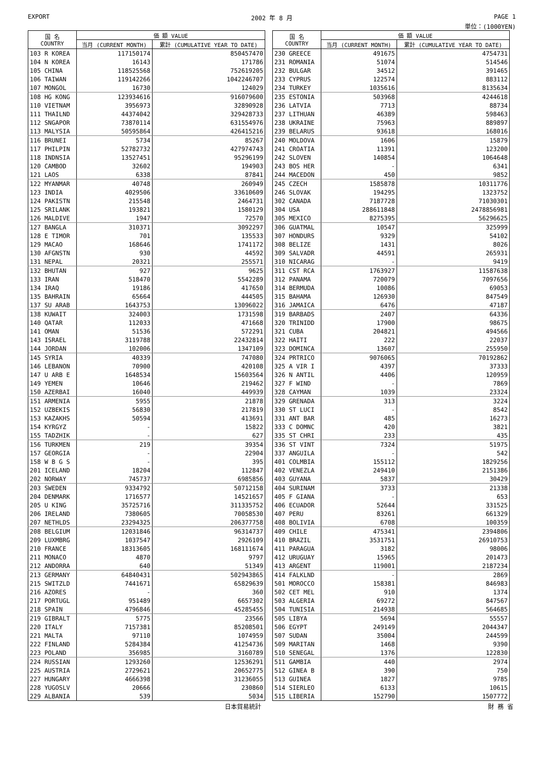EXPORT 2002 年 8 月 PAGE 1
単位：(1000YEN)
| 国 名 COUNTRY | 価 額 VALUE | |
| --- | --- | --- |
| | 当月 (CURRENT MONTH) | 累計 (CUMULATIVE YEAR TO DATE) |
| 103 R KOREA | 117150174 | 850457470 |
| 104 N KOREA | 16143 | 171786 |
| 105 CHINA | 118525568 | 752619205 |
| 106 TAIWAN | 119142266 | 1042246707 |
| 107 MONGOL | 16730 | 124029 |
| 108 HG KONG | 123934616 | 916079600 |
| 110 VIETNAM | 3956973 | 32890928 |
| 111 THAILND | 44374042 | 329428733 |
| 112 SNGAPOR | 73870114 | 631554976 |
| 113 MALYSIA | 50595864 | 426415216 |
| 116 BRUNEI | 5734 | 85267 |
| 117 PHILPIN | 52782732 | 427974743 |
| 118 INDNSIA | 13527451 | 95296199 |
| 120 CAMBOD | 32602 | 194903 |
| 121 LAOS | 6338 | 87841 |
| 122 MYANMAR | 40748 | 260949 |
| 123 INDIA | 4029506 | 33610609 |
| 124 PAKISTN | 215548 | 2464731 |
| 125 SRILANK | 193821 | 1580129 |
| 126 MALDIVE | 1947 | 72570 |
| 127 BANGLA | 310371 | 3092297 |
| 128 E TIMOR | 701 | 135533 |
| 129 MACAO | 168646 | 1741172 |
| 130 AFGNSTN | 930 | 44592 |
| 131 NEPAL | 20321 | 255571 |
| 132 BHUTAN | 927 | 9625 |
| 133 IRAN | 518470 | 5542289 |
| 134 IRAQ | 19186 | 417650 |
| 135 BAHRAIN | 65664 | 444505 |
| 137 SU ARAB | 1643753 | 13096022 |
| 138 KUWAIT | 324003 | 1731598 |
| 140 QATAR | 112033 | 471668 |
| 141 OMAN | 51536 | 572291 |
| 143 ISRAEL | 3119788 | 22432814 |
| 144 JORDAN | 102006 | 1347109 |
| 145 SYRIA | 40339 | 747080 |
| 146 LEBANON | 70900 | 420108 |
| 147 U ARB E | 1648534 | 15603564 |
| 149 YEMEN | 10646 | 219462 |
| 150 AZERBAI | 16040 | 449939 |
| 151 ARMENIA | 5955 | 21878 |
| 152 UZBEKIS | 56830 | 217819 |
| 153 KAZAKHS | 50594 | 413691 |
| 154 KYRGYZ | - | 15822 |
| 155 TADZHIK | - | 627 |
| 156 TURKMEN | 219 | 39354 |
| 157 GEORGIA | - | 22904 |
| 158 W B G S | - | 395 |
| 201 ICELAND | 18204 | 112847 |
| 202 NORWAY | 745737 | 6985856 |
| 203 SWEDEN | 9334792 | 50712158 |
| 204 DENMARK | 1716577 | 14521657 |
| 205 U KING | 35725716 | 311335752 |
| 206 IRELAND | 7380605 | 70058530 |
| 207 NETHLDS | 23294325 | 206377758 |
| 208 BELGIUM | 12031846 | 96314737 |
| 209 LUXMBRG | 1037547 | 2926109 |
| 210 FRANCE | 18313605 | 168111674 |
| 211 MONACO | 4870 | 9797 |
| 212 ANDORRA | 640 | 51349 |
| 213 GERMANY | 64840431 | 502943865 |
| 215 SWITZLD | 7441671 | 65829639 |
| 216 AZORES | - | 360 |
| 217 PORTUGL | 951489 | 6657302 |
| 218 SPAIN | 4796846 | 45285455 |
| 219 GIBRALT | 5775 | 23566 |
| 220 ITALY | 7157381 | 85208501 |
| 221 MALTA | 97110 | 1074959 |
| 222 FINLAND | 5284384 | 41254736 |
| 223 POLAND | 356985 | 3160789 |
| 224 RUSSIAN | 1293260 | 12536291 |
| 225 AUSTRIA | 2729621 | 20652775 |
| 227 HUNGARY | 4666398 | 31236055 |
| 228 YUGOSLV | 20666 | 230860 |
| 229 ALBANIA | 539 | 5034 |
| 国 名 COUNTRY | 価 額 VALUE | |
| --- | --- | --- |
| | 当月 (CURRENT MONTH) | 累計 (CUMULATIVE YEAR TO DATE) |
| 230 GREECE | 491675 | 4754731 |
| 231 ROMANIA | 51074 | 514546 |
| 232 BULGAR | 34512 | 391465 |
| 233 CYPRUS | 122574 | 883112 |
| 234 TURKEY | 1035616 | 8135634 |
| 235 ESTONIA | 503968 | 4244618 |
| 236 LATVIA | 7713 | 88734 |
| 237 LITHUAN | 46389 | 598463 |
| 238 UKRAINE | 75963 | 889897 |
| 239 BELARUS | 93618 | 168016 |
| 240 MOLDOVA | 1606 | 15879 |
| 241 CROATIA | 11391 | 123200 |
| 242 SLOVEN | 140854 | 1064648 |
| 243 BOS HER | - | 6341 |
| 244 MACEDON | 450 | 9852 |
| 245 CZECH | 1585878 | 10311776 |
| 246 SLOVAK | 194295 | 1323752 |
| 302 CANADA | 7187728 | 71030301 |
| 304 USA | 288611848 | 2478856981 |
| 305 MEXICO | 8275395 | 56296625 |
| 306 GUATMAL | 10547 | 325999 |
| 307 HONDURS | 9329 | 54102 |
| 308 BELIZE | 1431 | 8026 |
| 309 SALVADR | 44591 | 265931 |
| 310 NICARAG | - | 9419 |
| 311 CST RCA | 1763927 | 11587638 |
| 312 PANAMA | 720079 | 7097656 |
| 314 BERMUDA | 10086 | 69053 |
| 315 BAHAMA | 126930 | 847549 |
| 316 JAMAICA | 6476 | 47187 |
| 319 BARBADS | 2407 | 64336 |
| 320 TRINIDD | 17900 | 98675 |
| 321 CUBA | 204821 | 494566 |
| 322 HAITI | 222 | 22037 |
| 323 DOMINCA | 13607 | 255950 |
| 324 PRTRICO | 9076065 | 70192862 |
| 325 A VIR I | 4397 | 37333 |
| 326 N ANTIL | 4406 | 120959 |
| 327 F WIND | - | 7869 |
| 328 CAYMAN | 1039 | 23324 |
| 329 GRENADA | 313 | 3224 |
| 330 ST LUCI | - | 8542 |
| 331 ANT BAR | 485 | 16273 |
| 333 C DOMNC | 420 | 3821 |
| 335 ST CHRI | 233 | 435 |
| 336 ST VINT | 7324 | 51975 |
| 337 ANGUILA | - | 542 |
| 401 COLMBIA | 155112 | 1829256 |
| 402 VENEZLA | 249410 | 2151386 |
| 403 GUYANA | 5837 | 30429 |
| 404 SURINAM | 3733 | 21338 |
| 405 F GIANA | - | 653 |
| 406 ECUADOR | 52644 | 331525 |
| 407 PERU | 83261 | 661329 |
| 408 BOLIVIA | 6708 | 100359 |
| 409 CHILE | 475341 | 2394806 |
| 410 BRAZIL | 3531751 | 26910753 |
| 411 PARAGUA | 3182 | 98006 |
| 412 URUGUAY | 15965 | 201473 |
| 413 ARGENT | 119001 | 2187234 |
| 414 FALKLND | - | 2869 |
| 501 MOROCCO | 158381 | 846983 |
| 502 CET MEL | 910 | 1374 |
| 503 ALGERIA | 69272 | 847567 |
| 504 TUNISIA | 214938 | 564685 |
| 505 LIBYA | 5694 | 55557 |
| 506 EGYPT | 249149 | 2044347 |
| 507 SUDAN | 35004 | 244599 |
| 509 MARITAN | 1468 | 9390 |
| 510 SENEGAL | 1376 | 122830 |
| 511 GAMBIA | 440 | 2974 |
| 512 GINEA B | 390 | 750 |
| 513 GUINEA | 1827 | 9785 |
| 514 SIERLEO | 6133 | 10615 |
| 515 LIBERIA | 152790 | 1507772 |
日本貿易統計 財 務 省